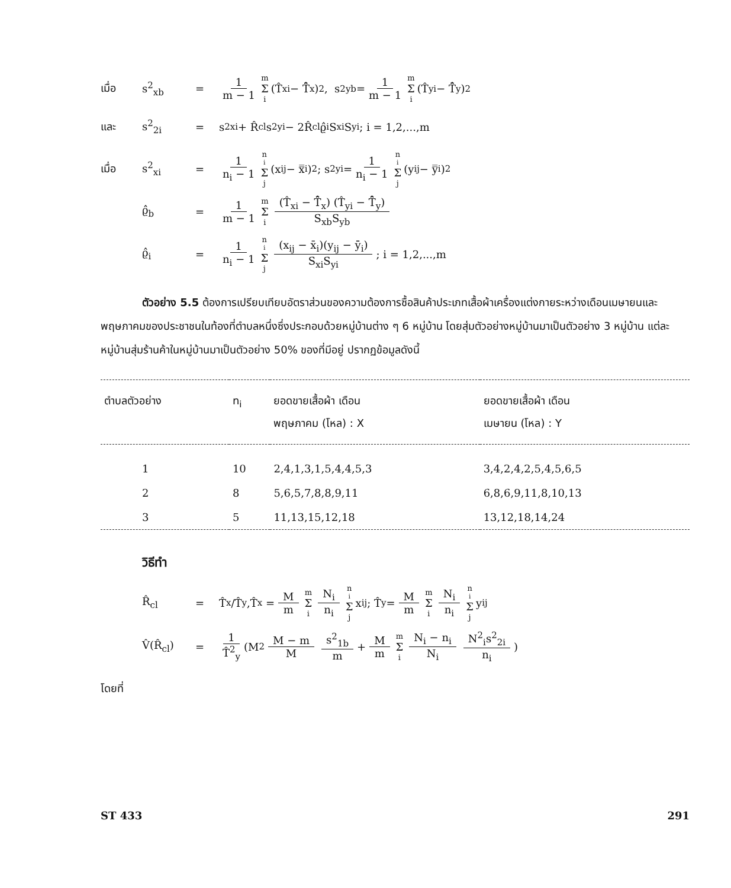เมื่อ s<sup>2</sup><sub>xb</sub> = 1 m − 1 m Σ i (T̂<sub>xi</sub> − T̄̂<sub>x</sub>)<sup>2</sup>, s<sup>2</sup><sub>yb</sub> = 1 m − 1 m Σ i (T̂<sub>yi</sub> − T̄̂<sub>y</sub>)<sup>2</sup>
และ s<sup>2</sup><sub>2i</sub> = s<sup>2</sup><sub>xi</sub> + R̂<sub>cl</sub>s<sup>2</sup><sub>yi</sub> − 2R̂<sub>cl</sub>ϱ̂<sub>i</sub>S<sub>xi</sub>S<sub>yi</sub> ; i = 1,2,...,m
เมื่อ s<sup>2</sup><sub>xi</sub> = 1 n<sub>i</sub> − 1 n<sub>i</sub> Σ j (x<sub>ij</sub> − x̿<sub>i</sub>)<sup>2</sup> ; s<sup>2</sup><sub>yi</sub> = 1 n<sub>i</sub> − 1 n<sub>i</sub> Σ j (y<sub>ij</sub> − y̿<sub>i</sub>)<sup>2</sup>
ϱ̂<sub>b</sub> = 1 m − 1 m Σ i (T̂<sub>xi</sub> − T̄̂<sub>x</sub>) (T̂<sub>yi</sub> − T̄̂<sub>y</sub>) S<sub>xb</sub>S<sub>yb</sub>
ϱ̂<sub>i</sub> = 1 n<sub>i</sub> − 1 n<sub>i</sub> Σ j (x<sub>ij</sub> − x̄<sub>i</sub>)(y<sub>ij</sub> − ȳ<sub>i</sub>) S<sub>xi</sub>S<sub>yi</sub> ; i = 1,2,...,m
ตัวอย่าง 5.5 ต้องการเปรียบเทียบอัตราส่วนของความต้องการซื้อสินค้าประเภทเสื้อผ้าเครื่องแต่งกายระหว่างเดือนเมษายนและพฤษภาคมของประชาชนในท้องที่ตำบลหนึ่งซึ่งประกอบด้วยหมู่บ้านต่าง ๆ 6 หมู่บ้าน โดยสุ่มตัวอย่างหมู่บ้านมาเป็นตัวอย่าง 3 หมู่บ้าน แต่ละหมู่บ้านสุ่มร้านค้าในหมู่บ้านมาเป็นตัวอย่าง 50% ของที่มีอยู่ ปรากฏข้อมูลดังนี้
| ตำบลตัวอย่าง | n<sub>i</sub> | ยอดขายเสื้อผ้า เดือน พฤษภาคม (โหล) : X | ยอดขายเสื้อผ้า เดือน เมษายน (โหล) : Y |
| --- | --- | --- | --- |
| 1 | 10 | 2,4,1,3,1,5,4,4,5,3 | 3,4,2,4,2,5,4,5,6,5 |
| 2 | 8 | 5,6,5,7,8,8,9,11 | 6,8,6,9,11,8,10,13 |
| 3 | 5 | 11,13,15,12,18 | 13,12,18,14,24 |
วิธีทำ
R̂<sub>cl</sub> = T̂<sub>x</sub>/T̂<sub>y</sub>,T̂<sub>x</sub> = M m m Σ i N<sub>i</sub> n<sub>i</sub> n<sub>i</sub> Σ j x<sub>ij</sub> ; T̂<sub>y</sub> = M m m Σ i N<sub>i</sub> n<sub>i</sub> n<sub>i</sub> Σ j y<sub>ij</sub>
V̂(R̂<sub>cl</sub>) = 1 T̂<sup>2</sup><sub>y</sub> (M<sup>2</sup> M − m M s<sup>2</sup><sub>1b</sub> m + M m m Σ i N<sub>i</sub> − n<sub>i</sub> N<sub>i</sub> N<sup>2</sup><sub>i</sub>s<sup>2</sup><sub>2i</sub> n<sub>i</sub> )
โดยที่
ST 433 291